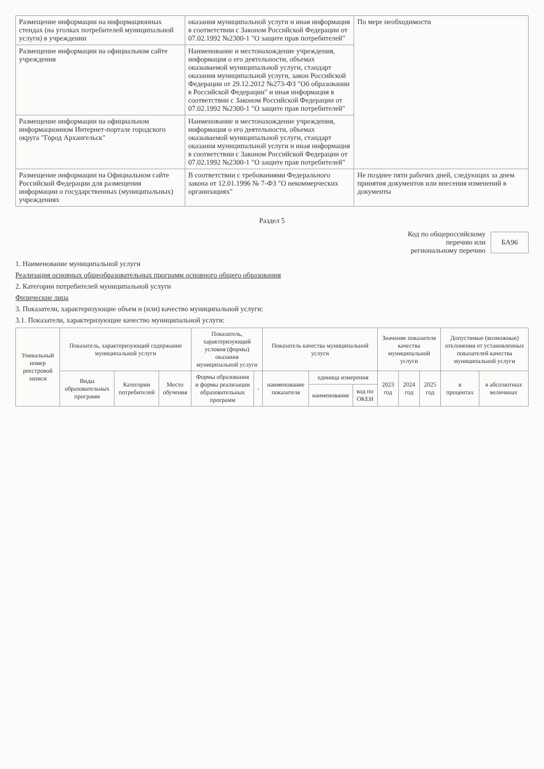| Размещение информации на информационных стендах (на уголках потребителей муниципальной услуги) в учреждении | оказания муниципальной услуги и иная информация в соответствии с Законом Российской Федерации от 07.02.1992 №2300-1 "О защите прав потребителей" | По мере необходимости |
| Размещение информации на официальном сайте учреждения | Наименование и местонахождение учреждения, информация о его деятельности, объемах оказываемой муниципальной услуги, стандарт оказания муниципальной услуги, закон Российской Федерации от 29.12.2012 №273-ФЗ "Об образовании в Российской Федерации" и иная информация в соответствии с Законом Российской Федерации от 07.02.1992 №2300-1 "О защите прав потребителей" | |
| Размещение информации на официальном информационном Интернет-портале городского округа "Город Архангельск" | Наименование и местонахождение учреждения, информация о его деятельности, объемах оказываемой муниципальной услуги, стандарт оказания муниципальной услуги и иная информация в соответствии с Законом Российской Федерации от 07.02.1992 №2300-1 "О защите прав потребителей" | |
| Размещение информации на Официальном сайте Российской Федерации для размещения информации о государственных (муниципальных) учреждениях | В соответствии с требованиями Федерального закона от 12.01.1996 № 7-ФЗ "О некоммерческих организациях" | Не позднее пяти рабочих дней, следующих за днем принятия документов или внесения изменений в документы |
Раздел 5
Код по общероссийскому
перечню или
региональному перечню
БА96
1. Наименование муниципальной услуги
Реализация основных общеобразовательных программ основного общего образования
2. Категории потребителей муниципальной услуги
Физические лица
3. Показатели, характеризующие объем и (или) качество муниципальной услуги:
3.1. Показатели, характеризующие качество муниципальной услуги:
| Уникальный номер реестровой записи | Показатель, характеризующий содержание муниципальной услуги | | | Показатель, характеризующий условия (формы) оказания муниципальной услуги | | Показатель качества муниципальной услуги | | | Значение показателя качества муниципальной услуги | | | Допустимые (возможные) отклонения от установленных показателей качества муниципальной услуги | |
| --- | --- | --- | --- | --- | --- | --- | --- | --- | --- | --- | --- | --- | --- |
| | Виды образовательных программ | Категории потребителей | Место обучения | Формы образования и формы реализации образовательных программ | - | наименование показателя | единица измерения | | 2023 год | 2024 год | 2025 год | в процентах | в абсолютных величинах |
| | | | | | | | наименование | код по ОКЕИ | | | | | |